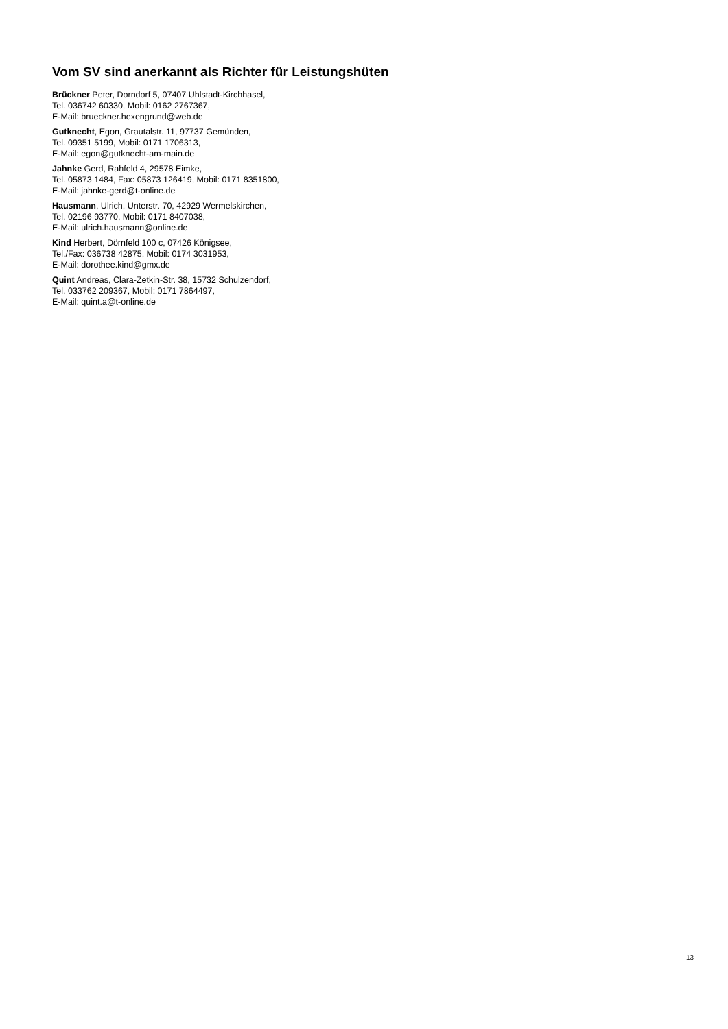Vom SV sind anerkannt als Richter für Leistungshüten
Brückner Peter, Dorndorf 5, 07407 Uhlstadt-Kirchhasel,
Tel. 036742 60330, Mobil: 0162 2767367,
E-Mail: brueckner.hexengrund@web.de
Gutknecht, Egon, Grautalstr. 11, 97737 Gemünden,
Tel. 09351 5199, Mobil: 0171 1706313,
E-Mail: egon@gutknecht-am-main.de
Jahnke Gerd, Rahfeld 4, 29578 Eimke,
Tel. 05873 1484, Fax: 05873 126419, Mobil: 0171 8351800,
E-Mail: jahnke-gerd@t-online.de
Hausmann, Ulrich, Unterstr. 70, 42929 Wermelskirchen,
Tel. 02196 93770, Mobil: 0171 8407038,
E-Mail: ulrich.hausmann@online.de
Kind Herbert, Dörnfeld 100 c, 07426 Königsee,
Tel./Fax: 036738 42875, Mobil: 0174 3031953,
E-Mail: dorothee.kind@gmx.de
Quint Andreas, Clara-Zetkin-Str. 38, 15732 Schulzendorf,
Tel. 033762 209367, Mobil: 0171 7864497,
E-Mail: quint.a@t-online.de
13